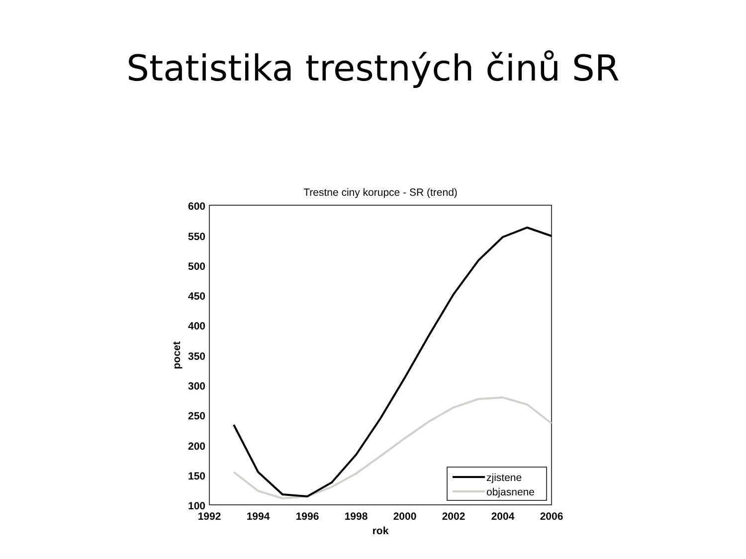Statistika trestných činů SR
Trestne ciny korupce - SR (trend)
600
550
500
450
400
350
300
250
200
150
100
1992
1994
1996
1998
2000
2002
2004
2006
rok
pocet
zjistene
objasnene